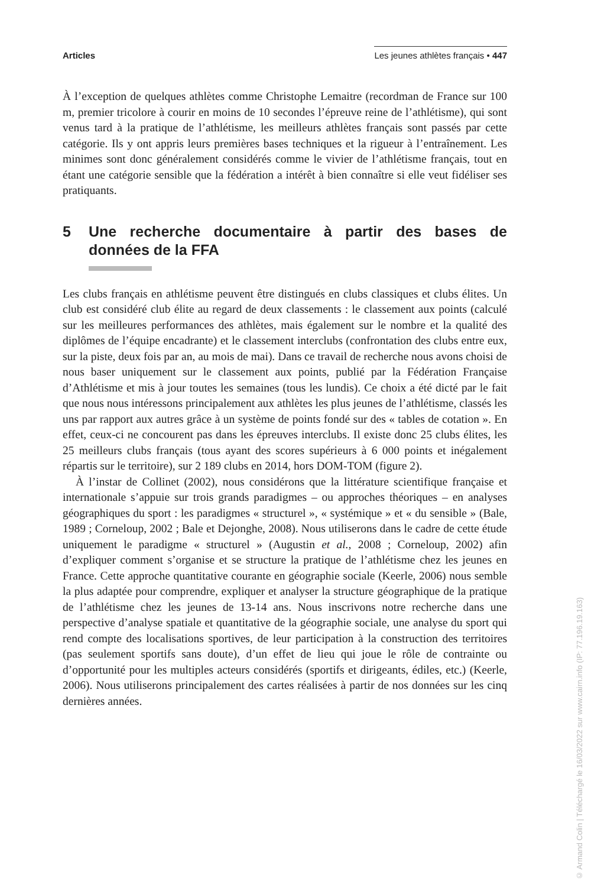Articles Les jeunes athlètes français • 447
À l’exception de quelques athlètes comme Christophe Lemaitre (recordman de France sur 100 m, premier tricolore à courir en moins de 10 secondes l’épreuve reine de l’athlétisme), qui sont venus tard à la pratique de l’athlétisme, les meilleurs athlètes français sont passés par cette catégorie. Ils y ont appris leurs premières bases techniques et la rigueur à l’entraînement. Les minimes sont donc généralement considérés comme le vivier de l’athlétisme français, tout en étant une catégorie sensible que la fédération a intérêt à bien connaître si elle veut fidéliser ses pratiquants.
5 Une recherche documentaire à partir des bases de données de la FFA
Les clubs français en athlétisme peuvent être distingués en clubs classiques et clubs élites. Un club est considéré club élite au regard de deux classements : le classement aux points (calculé sur les meilleures performances des athlètes, mais également sur le nombre et la qualité des diplômes de l’équipe encadrante) et le classement interclubs (confrontation des clubs entre eux, sur la piste, deux fois par an, au mois de mai). Dans ce travail de recherche nous avons choisi de nous baser uniquement sur le classement aux points, publié par la Fédération Française d’Athlétisme et mis à jour toutes les semaines (tous les lundis). Ce choix a été dicté par le fait que nous nous intéressons principalement aux athlètes les plus jeunes de l’athlétisme, classés les uns par rapport aux autres grâce à un système de points fondé sur des « tables de cotation ». En effet, ceux-ci ne concourent pas dans les épreuves interclubs. Il existe donc 25 clubs élites, les 25 meilleurs clubs français (tous ayant des scores supérieurs à 6 000 points et inégalement répartis sur le territoire), sur 2 189 clubs en 2014, hors DOM-TOM (figure 2).
À l’instar de Collinet (2002), nous considérons que la littérature scientifique française et internationale s’appuie sur trois grands paradigmes – ou approches théoriques – en analyses géographiques du sport : les paradigmes « structurel », « systémique » et « du sensible » (Bale, 1989 ; Corneloup, 2002 ; Bale et Dejonghe, 2008). Nous utiliserons dans le cadre de cette étude uniquement le paradigme « structurel » (Augustin et al., 2008 ; Corneloup, 2002) afin d’expliquer comment s’organise et se structure la pratique de l’athlétisme chez les jeunes en France. Cette approche quantitative courante en géographie sociale (Keerle, 2006) nous semble la plus adaptée pour comprendre, expliquer et analyser la structure géographique de la pratique de l’athlétisme chez les jeunes de 13-14 ans. Nous inscrivons notre recherche dans une perspective d’analyse spatiale et quantitative de la géographie sociale, une analyse du sport qui rend compte des localisations sportives, de leur participation à la construction des territoires (pas seulement sportifs sans doute), d’un effet de lieu qui joue le rôle de contrainte ou d’opportunité pour les multiples acteurs considérés (sportifs et dirigeants, édiles, etc.) (Keerle, 2006). Nous utiliserons principalement des cartes réalisées à partir de nos données sur les cinq dernières années.
© Armand Colin | Téléchargé le 16/03/2022 sur www.cairn.info (IP: 77.196.19.163)